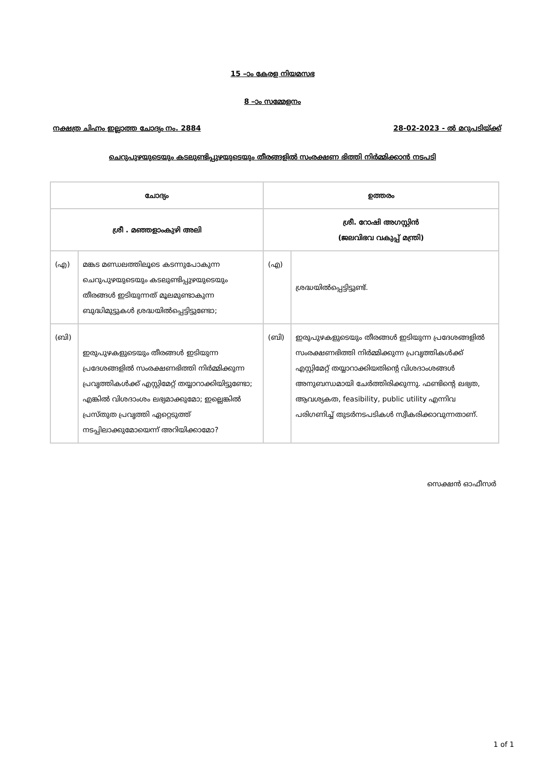15 –ാം കേരള നിയമസഭ
8 –ാം സമ്മേളനം
നക്ഷത്ര ചിഹ്നം ഇല്ലാത്ത ചോദ്യം നം. 2884 28-02-2023 - ൽ മറുപടിയ്ക്ക്
ചെറുപുഴയുടെയും കടലുണ്ടിപ്പുഴയുടെയും തീരങ്ങളിൽ സംരക്ഷണ ഭിത്തി നിർമ്മിക്കാൻ നടപടി
| ചോദ്യം | | ഉത്തരം | |
| --- | --- | --- | --- |
| ശ്രീ . മഞ്ഞളാംകുഴി അലി | | ശ്രീ. റോഷി അഗസ്റ്റിൻ (ജലവിഭവ വകുപ്പ് മന്ത്രി) | |
| (എ) | മങ്കട മണ്ഡലത്തിലൂടെ കടന്നുപോകുന്ന ചെറുപുഴയുടെയും കടലുണ്ടിപ്പുഴയുടെയും തീരങ്ങൾ ഇടിയുന്നത് മൂലമുണ്ടാകുന്ന ബുദ്ധിമുട്ടുകൾ ശ്രദ്ധയിൽപ്പെട്ടിട്ടുണ്ടോ; | (എ) | ശ്രദ്ധയിൽപ്പെട്ടിട്ടുണ്ട്. |
| (ബി) | ഇരുപുഴകളുടെയും തീരങ്ങൾ ഇടിയുന്ന പ്രദേശങ്ങളിൽ സംരക്ഷണഭിത്തി നിർമ്മിക്കുന്ന പ്രവൃത്തികൾക്ക് എസ്റ്റിമേറ്റ് തയ്യാറാക്കിയിട്ടുണ്ടോ; എങ്കിൽ വിശദാംശം ലഭ്യമാക്കുമോ; ഇല്ലെങ്കിൽ പ്രസ്തുത പ്രവൃത്തി ഏറ്റെടുത്ത് നടപ്പിലാക്കുമോയെന്ന് അറിയിക്കാമോ? | (ബി) | ഇരുപുഴകളുടെയും തീരങ്ങൾ ഇടിയുന്ന പ്രദേശങ്ങളിൽ സംരക്ഷണഭിത്തി നിർമ്മിക്കുന്ന പ്രവൃത്തികൾക്ക് എസ്റ്റിമേറ്റ് തയ്യാറാക്കിയതിന്റെ വിശദാംശങ്ങൾ അനുബന്ധമായി ചേർത്തിരിക്കുന്നു. ഫണ്ടിന്റെ ലഭ്യത, ആവശ്യകത, feasibility, public utility എന്നിവ പരിഗണിച്ച് തുടർനടപടികൾ സ്വീകരിക്കാവുന്നതാണ്. |
സെക്ഷൻ ഓഫീസർ
1 of 1